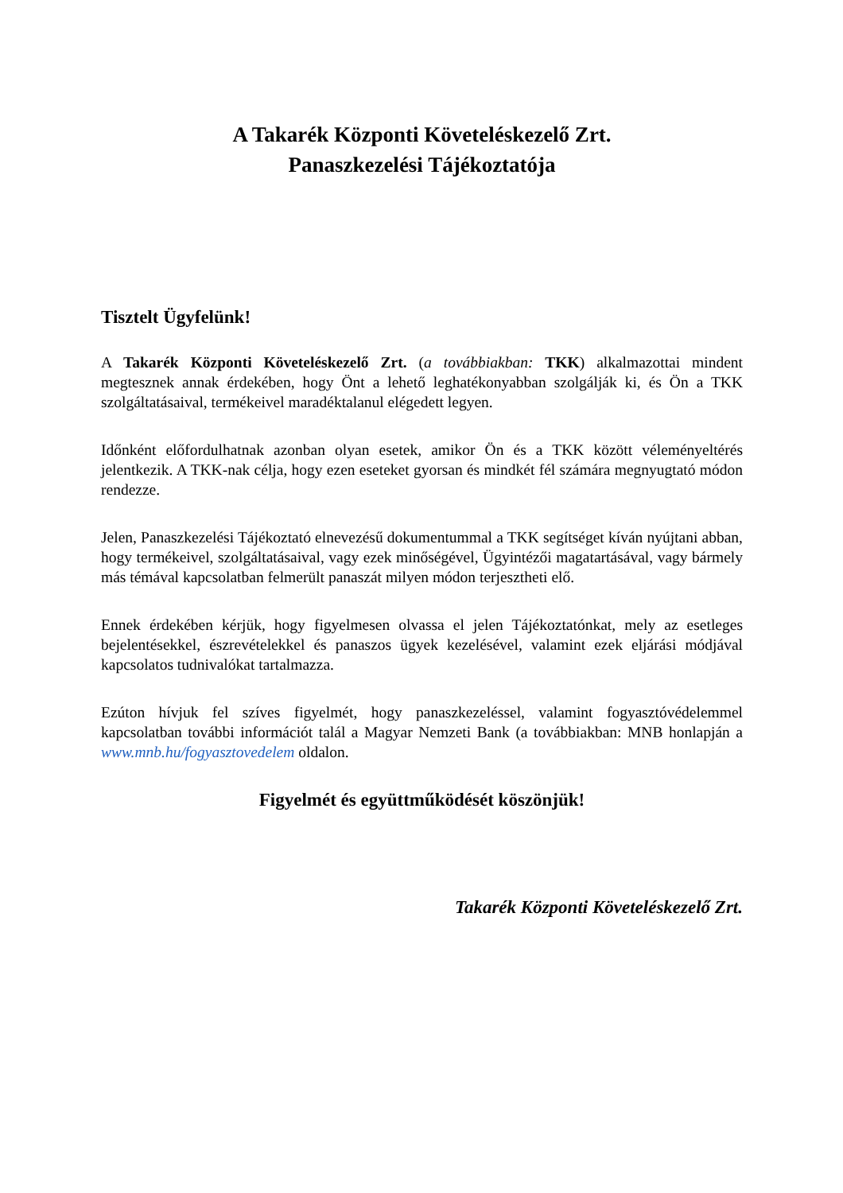A Takarék Központi Követeléskezelő Zrt.
Panaszkezelési Tájékoztatója
Tisztelt Ügyfelünk!
A Takarék Központi Követeléskezelő Zrt. (a továbbiakban: TKK) alkalmazottai mindent megtesznek annak érdekében, hogy Önt a lehető leghatékonyabban szolgálják ki, és Ön a TKK szolgáltatásaival, termékeivel maradéktalanul elégedett legyen.
Időnként előfordulhatnak azonban olyan esetek, amikor Ön és a TKK között véleményeltérés jelentkezik. A TKK-nak célja, hogy ezen eseteket gyorsan és mindkét fél számára megnyugtató módon rendezze.
Jelen, Panaszkezelési Tájékoztató elnevezésű dokumentummal a TKK segítséget kíván nyújtani abban, hogy termékeivel, szolgáltatásaival, vagy ezek minőségével, Ügyintézői magatartásával, vagy bármely más témával kapcsolatban felmerült panaszát milyen módon terjesztheti elő.
Ennek érdekében kérjük, hogy figyelmesen olvassa el jelen Tájékoztatónkat, mely az esetleges bejelentésekkel, észrevételekkel és panaszos ügyek kezelésével, valamint ezek eljárási módjával kapcsolatos tudnivalókat tartalmazza.
Ezúton hívjuk fel szíves figyelmét, hogy panaszkezeléssel, valamint fogyasztóvédelemmel kapcsolatban további információt talál a Magyar Nemzeti Bank (a továbbiakban: MNB honlapján a www.mnb.hu/fogyasztovedelem oldalon.
Figyelmét és együttműködését köszönjük!
Takarék Központi Követeléskezelő Zrt.